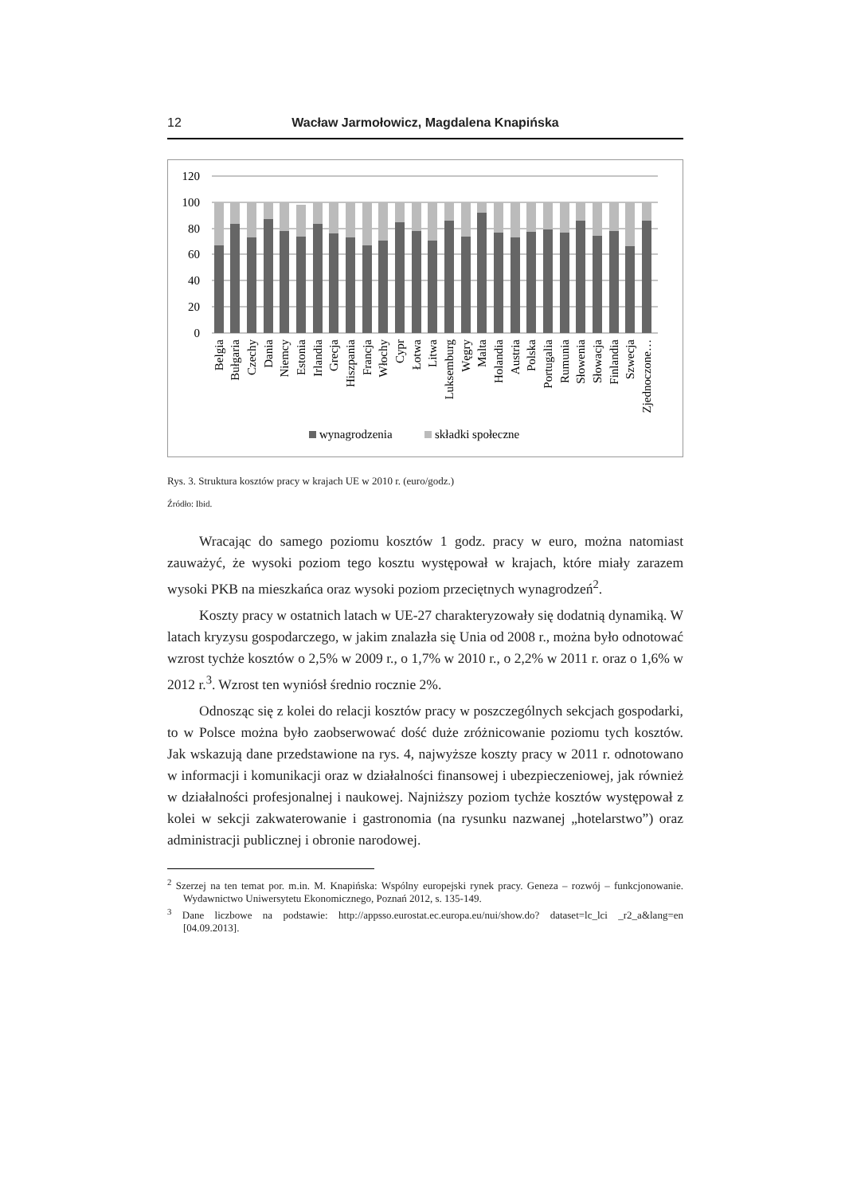12 Wacław Jarmołowicz, Magdalena Knapińska
120
100
80
60
40
20
0
Belgia
Bułgaria
Czechy
Dania
Niemcy
Estonia
Irlandia
Grecja
Hiszpania
Francja
Włochy
Cypr
Łotwa
Litwa
Luksemburg
Węgry
Malta
Holandia
Austria
Polska
Portugalia
Rumunia
Słowenia
Słowacja
Finlandia
Szwecja
Zjednoczone…
wynagrodzenia
składki społeczne
Rys. 3. Struktura kosztów pracy w krajach UE w 2010 r. (euro/godz.)
Źródło: Ibid.
Wracając do samego poziomu kosztów 1 godz. pracy w euro, można natomiast zauważyć, że wysoki poziom tego kosztu występował w krajach, które miały zarazem wysoki PKB na mieszkańca oraz wysoki poziom przeciętnych wynagrodzeń<sup>2</sup>.
Koszty pracy w ostatnich latach w UE-27 charakteryzowały się dodatnią dynamiką. W latach kryzysu gospodarczego, w jakim znalazła się Unia od 2008 r., można było odnotować wzrost tychże kosztów o 2,5% w 2009 r., o 1,7% w 2010 r., o 2,2% w 2011 r. oraz o 1,6% w 2012 r.<sup>3</sup>. Wzrost ten wyniósł średnio rocznie 2%.
Odnosząc się z kolei do relacji kosztów pracy w poszczególnych sekcjach gospodarki, to w Polsce można było zaobserwować dość duże zróżnicowanie poziomu tych kosztów. Jak wskazują dane przedstawione na rys. 4, najwyższe koszty pracy w 2011 r. odnotowano w informacji i komunikacji oraz w działalności finansowej i ubezpieczeniowej, jak również w działalności profesjonalnej i naukowej. Najniższy poziom tychże kosztów występował z kolei w sekcji zakwaterowanie i gastronomia (na rysunku nazwanej „hotelarstwo”) oraz administracji publicznej i obronie narodowej.
<sup>2</sup> Szerzej na ten temat por. m.in. M. Knapińska: Wspólny europejski rynek pracy. Geneza – rozwój – funkcjonowanie. Wydawnictwo Uniwersytetu Ekonomicznego, Poznań 2012, s. 135-149.
<sup>3</sup> Dane liczbowe na podstawie: http://appsso.eurostat.ec.europa.eu/nui/show.do? dataset=lc_lci _r2_a&lang=en [04.09.2013].